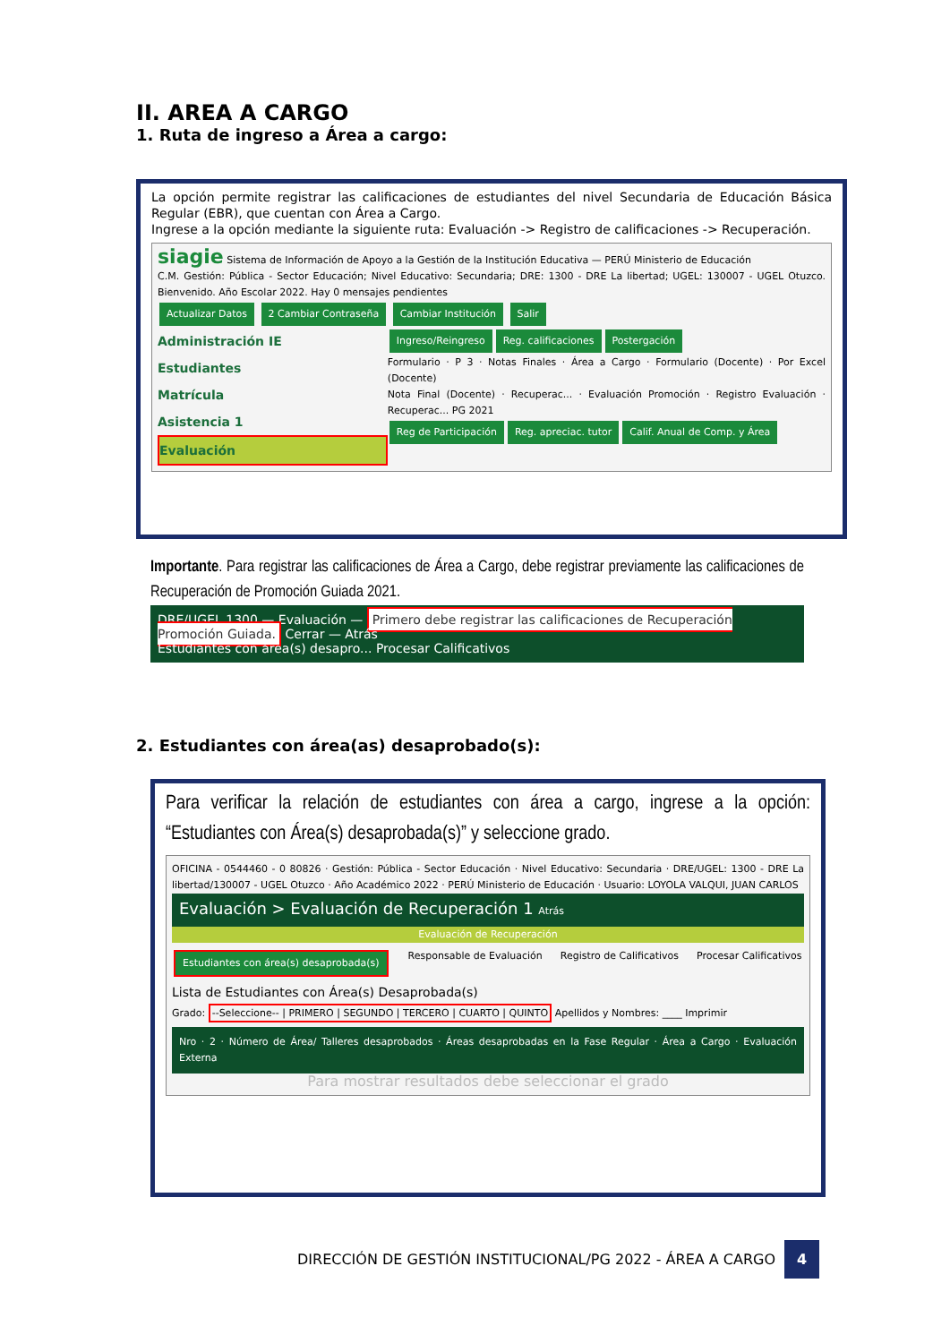II. AREA A CARGO
1. Ruta de ingreso a Área a cargo:
La opción permite registrar las calificaciones de estudiantes del nivel Secundaria de Educación Básica Regular (EBR), que cuentan con Área a Cargo.
Ingrese a la opción mediante la siguiente ruta: Evaluación -> Registro de calificaciones -> Recuperación.
siagie Sistema de Información de Apoyo a la Gestión de la Institución Educativa — PERÚ Ministerio de Educación
C.M. Gestión: Pública - Sector Educación; Nivel Educativo: Secundaria; DRE: 1300 - DRE La libertad; UGEL: 130007 - UGEL Otuzco. Bienvenido. Año Escolar 2022. Hay 0 mensajes pendientes
Actualizar Datos 2 Cambiar Contraseña Cambiar Institución Salir
Administración IE
Estudiantes
Matrícula
Asistencia 1
Evaluación
Ingreso/Reingreso Reg. calificaciones Postergación
Formulario · P 3 · Notas Finales · Área a Cargo · Formulario (Docente) · Por Excel (Docente)
Nota Final (Docente) · Recuperac... · Evaluación Promoción · Registro Evaluación · Recuperac... PG 2021
Reg de Participación Reg. apreciac. tutor Calif. Anual de Comp. y Área
Importante. Para registrar las calificaciones de Área a Cargo, debe registrar previamente las calificaciones de Recuperación de Promoción Guiada 2021.
DRE/UGEL 1300 — Evaluación — Primero debe registrar las calificaciones de Recuperación Promoción Guiada. Cerrar — Atrás
Estudiantes con área(s) desapro... Procesar Calificativos
2. Estudiantes con área(as) desaprobado(s):
Para verificar la relación de estudiantes con área a cargo, ingrese a la opción: “Estudiantes con Área(s) desaprobada(s)” y seleccione grado.
OFICINA - 0544460 - 0 80826 · Gestión: Pública - Sector Educación · Nivel Educativo: Secundaria · DRE/UGEL: 1300 - DRE La libertad/130007 - UGEL Otuzco · Año Académico 2022 · PERÚ Ministerio de Educación · Usuario: LOYOLA VALQUI, JUAN CARLOS
Evaluación > Evaluación de Recuperación 1 Atrás
Evaluación de Recuperación
Estudiantes con área(s) desaprobada(s) Responsable de Evaluación Registro de Calificativos Procesar Calificativos
Lista de Estudiantes con Área(s) Desaprobada(s)
Grado: --Seleccione-- | PRIMERO | SEGUNDO | TERCERO | CUARTO | QUINTO Apellidos y Nombres: ____ Imprimir
Nro · 2 · Número de Área/ Talleres desaprobados · Áreas desaprobadas en la Fase Regular · Área a Cargo · Evaluación Externa
Para mostrar resultados debe seleccionar el grado
DIRECCIÓN DE GESTIÓN INSTITUCIONAL/PG 2022 - ÁREA A CARGO 4